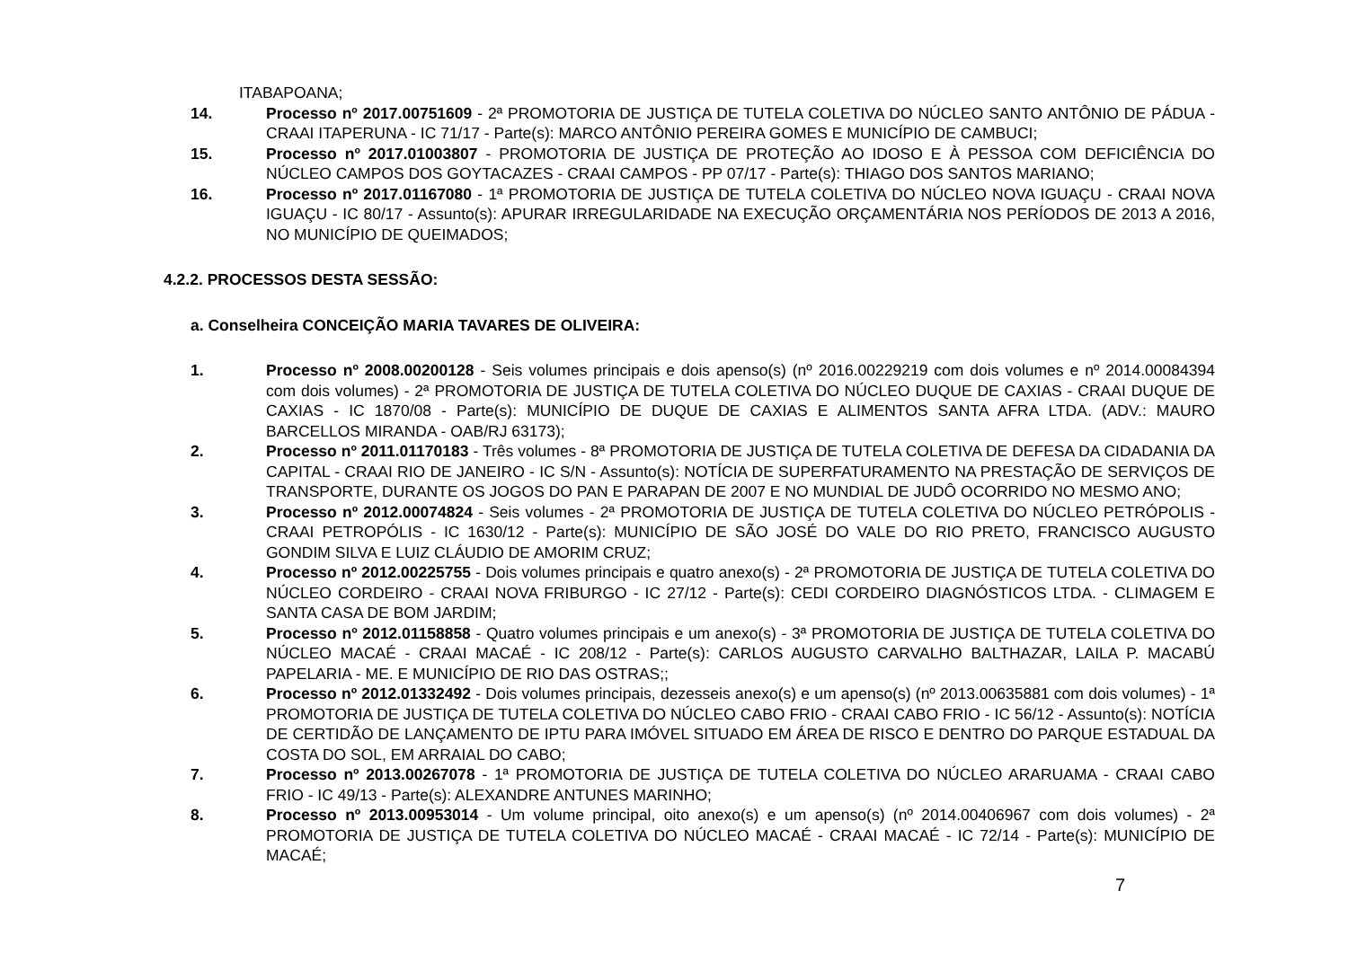ITABAPOANA;
14. Processo nº 2017.00751609 - 2ª PROMOTORIA DE JUSTIÇA DE TUTELA COLETIVA DO NÚCLEO SANTO ANTÔNIO DE PÁDUA - CRAAI ITAPERUNA - IC 71/17 - Parte(s): MARCO ANTÔNIO PEREIRA GOMES E MUNICÍPIO DE CAMBUCI;
15. Processo nº 2017.01003807 - PROMOTORIA DE JUSTIÇA DE PROTEÇÃO AO IDOSO E À PESSOA COM DEFICIÊNCIA DO NÚCLEO CAMPOS DOS GOYTACAZES - CRAAI CAMPOS - PP 07/17 - Parte(s): THIAGO DOS SANTOS MARIANO;
16. Processo nº 2017.01167080 - 1ª PROMOTORIA DE JUSTIÇA DE TUTELA COLETIVA DO NÚCLEO NOVA IGUAÇU - CRAAI NOVA IGUAÇU - IC 80/17 - Assunto(s): APURAR IRREGULARIDADE NA EXECUÇÃO ORÇAMENTÁRIA NOS PERÍODOS DE 2013 A 2016, NO MUNICÍPIO DE QUEIMADOS;
4.2.2. PROCESSOS DESTA SESSÃO:
a. Conselheira CONCEIÇÃO MARIA TAVARES DE OLIVEIRA:
1. Processo nº 2008.00200128 - Seis volumes principais e dois apenso(s) (nº 2016.00229219 com dois volumes e nº 2014.00084394 com dois volumes) - 2ª PROMOTORIA DE JUSTIÇA DE TUTELA COLETIVA DO NÚCLEO DUQUE DE CAXIAS - CRAAI DUQUE DE CAXIAS - IC 1870/08 - Parte(s): MUNICÍPIO DE DUQUE DE CAXIAS E ALIMENTOS SANTA AFRA LTDA. (ADV.: MAURO BARCELLOS MIRANDA - OAB/RJ 63173);
2. Processo nº 2011.01170183 - Três volumes - 8ª PROMOTORIA DE JUSTIÇA DE TUTELA COLETIVA DE DEFESA DA CIDADANIA DA CAPITAL - CRAAI RIO DE JANEIRO - IC S/N - Assunto(s): NOTÍCIA DE SUPERFATURAMENTO NA PRESTAÇÃO DE SERVIÇOS DE TRANSPORTE, DURANTE OS JOGOS DO PAN E PARAPAN DE 2007 E NO MUNDIAL DE JUDÔ OCORRIDO NO MESMO ANO;
3. Processo nº 2012.00074824 - Seis volumes - 2ª PROMOTORIA DE JUSTIÇA DE TUTELA COLETIVA DO NÚCLEO PETRÓPOLIS - CRAAI PETROPÓLIS - IC 1630/12 - Parte(s): MUNICÍPIO DE SÃO JOSÉ DO VALE DO RIO PRETO, FRANCISCO AUGUSTO GONDIM SILVA E LUIZ CLÁUDIO DE AMORIM CRUZ;
4. Processo nº 2012.00225755 - Dois volumes principais e quatro anexo(s) - 2ª PROMOTORIA DE JUSTIÇA DE TUTELA COLETIVA DO NÚCLEO CORDEIRO - CRAAI NOVA FRIBURGO - IC 27/12 - Parte(s): CEDI CORDEIRO DIAGNÓSTICOS LTDA. - CLIMAGEM E SANTA CASA DE BOM JARDIM;
5. Processo nº 2012.01158858 - Quatro volumes principais e um anexo(s) - 3ª PROMOTORIA DE JUSTIÇA DE TUTELA COLETIVA DO NÚCLEO MACAÉ - CRAAI MACAÉ - IC 208/12 - Parte(s): CARLOS AUGUSTO CARVALHO BALTHAZAR, LAILA P. MACABÚ PAPELARIA - ME. E MUNICÍPIO DE RIO DAS OSTRAS;;
6. Processo nº 2012.01332492 - Dois volumes principais, dezesseis anexo(s) e um apenso(s) (nº 2013.00635881 com dois volumes) - 1ª PROMOTORIA DE JUSTIÇA DE TUTELA COLETIVA DO NÚCLEO CABO FRIO - CRAAI CABO FRIO - IC 56/12 - Assunto(s): NOTÍCIA DE CERTIDÃO DE LANÇAMENTO DE IPTU PARA IMÓVEL SITUADO EM ÁREA DE RISCO E DENTRO DO PARQUE ESTADUAL DA COSTA DO SOL, EM ARRAIAL DO CABO;
7. Processo nº 2013.00267078 - 1ª PROMOTORIA DE JUSTIÇA DE TUTELA COLETIVA DO NÚCLEO ARARUAMA - CRAAI CABO FRIO - IC 49/13 - Parte(s): ALEXANDRE ANTUNES MARINHO;
8. Processo nº 2013.00953014 - Um volume principal, oito anexo(s) e um apenso(s) (nº 2014.00406967 com dois volumes) - 2ª PROMOTORIA DE JUSTIÇA DE TUTELA COLETIVA DO NÚCLEO MACAÉ - CRAAI MACAÉ - IC 72/14 - Parte(s): MUNICÍPIO DE MACAÉ;
7